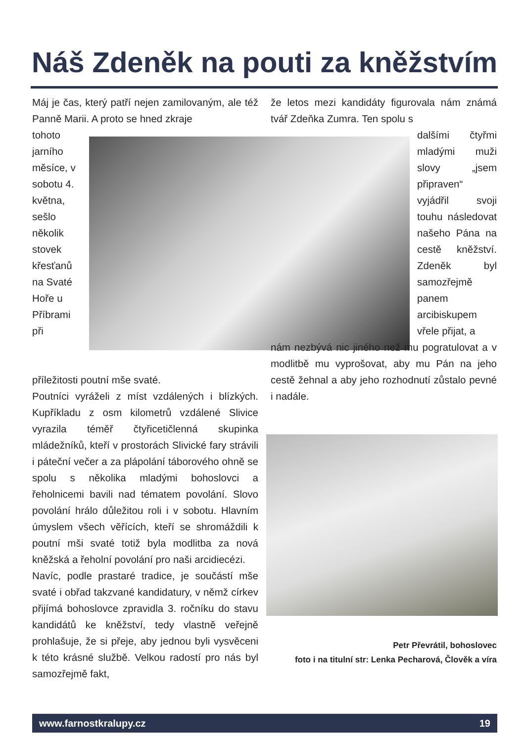Náš Zdeněk na pouti za kněžstvím
Máj je čas, který patří nejen zamilovaným, ale též Panně Marii. A proto se hned zkraje
tohoto jarního měsíce, v sobotu 4. května, sešlo několik stovek křesťanů na Svaté Hoře u Příbrami při
příležitosti poutní mše svaté.
Poutníci vyráželi z míst vzdálených i blízkých. Kupříkladu z osm kilometrů vzdálené Slivice vyrazila téměř čtyřicetičlenná skupinka mládežníků, kteří v prostorách Slivické fary strávili i páteční večer a za plápolání táborového ohně se spolu s několika mladými bohoslovci a řeholnicemi bavili nad tématem povolání. Slovo povolání hrálo důležitou roli i v sobotu. Hlavním úmyslem všech věřících, kteří se shromáždili k poutní mši svaté totiž byla modlitba za nová kněžská a řeholní povolání pro naši arcidiecézi.
Navíc, podle prastaré tradice, je součástí mše svaté i obřad takzvané kandidatury, v němž církev přijímá bohoslovce zpravidla 3. ročníku do stavu kandidátů ke kněžství, tedy vlastně veřejně prohlašuje, že si přeje, aby jednou byli vysvěceni k této krásné službě. Velkou radostí pro nás byl samozřejmě fakt,
že letos mezi kandidáty figurovala nám známá tvář Zdeňka Zumra. Ten spolu s
dalšími čtyřmi mladými muži slovy „jsem připraven“ vyjádřil svoji touhu následovat našeho Pána na cestě kněžství. Zdeněk byl samozřejmě panem arcibiskupem vřele přijat, a
nám nezbývá nic jiného než mu pogratulovat a v modlitbě mu vyprošovat, aby mu Pán na jeho cestě žehnal a aby jeho rozhodnutí zůstalo pevné i nadále.
Petr Převrátil, bohoslovec
foto i na titulní str: Lenka Pecharová, Člověk a víra
www.farnostkralupy.cz 19